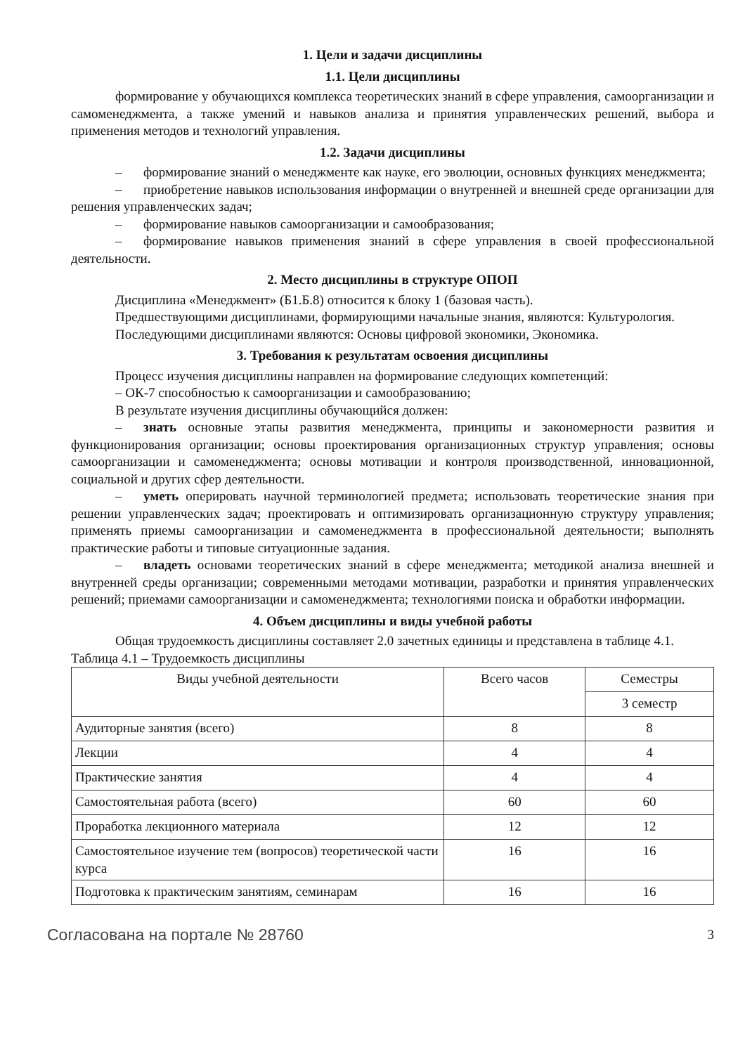1. Цели и задачи дисциплины
1.1. Цели дисциплины
формирование у обучающихся комплекса теоретических знаний в сфере управления, самоорганизации и самоменеджмента, а также умений и навыков анализа и принятия управленческих решений, выбора и применения методов и технологий управления.
1.2. Задачи дисциплины
– формирование знаний о менеджменте как науке, его эволюции, основных функциях менеджмента;
– приобретение навыков использования информации о внутренней и внешней среде организации для решения управленческих задач;
– формирование навыков самоорганизации и самообразования;
– формирование навыков применения знаний в сфере управления в своей профессиональной деятельности.
2. Место дисциплины в структуре ОПОП
Дисциплина «Менеджмент» (Б1.Б.8) относится к блоку 1 (базовая часть).
Предшествующими дисциплинами, формирующими начальные знания, являются: Культурология.
Последующими дисциплинами являются: Основы цифровой экономики, Экономика.
3. Требования к результатам освоения дисциплины
Процесс изучения дисциплины направлен на формирование следующих компетенций:
– ОК-7 способностью к самоорганизации и самообразованию;
В результате изучения дисциплины обучающийся должен:
– знать основные этапы развития менеджмента, принципы и закономерности развития и функционирования организации; основы проектирования организационных структур управления; основы самоорганизации и самоменеджмента; основы мотивации и контроля производственной, инновационной, социальной и других сфер деятельности.
– уметь оперировать научной терминологией предмета; использовать теоретические знания при решении управленческих задач; проектировать и оптимизировать организационную структуру управления; применять приемы самоорганизации и самоменеджмента в профессиональной деятельности; выполнять практические работы и типовые ситуационные задания.
– владеть основами теоретических знаний в сфере менеджмента; методикой анализа внешней и внутренней среды организации; современными методами мотивации, разработки и принятия управленческих решений; приемами самоорганизации и самоменеджмента; технологиями поиска и обработки информации.
4. Объем дисциплины и виды учебной работы
Общая трудоемкость дисциплины составляет 2.0 зачетных единицы и представлена в таблице 4.1.
Таблица 4.1 – Трудоемкость дисциплины
| Виды учебной деятельности | Всего часов | Семестры |
| | | 3 семестр |
| Аудиторные занятия (всего) | 8 | 8 |
| Лекции | 4 | 4 |
| Практические занятия | 4 | 4 |
| Самостоятельная работа (всего) | 60 | 60 |
| Проработка лекционного материала | 12 | 12 |
| Самостоятельное изучение тем (вопросов) теоретической части курса | 16 | 16 |
| Подготовка к практическим занятиям, семинарам | 16 | 16 |
Согласована на портале № 28760 3